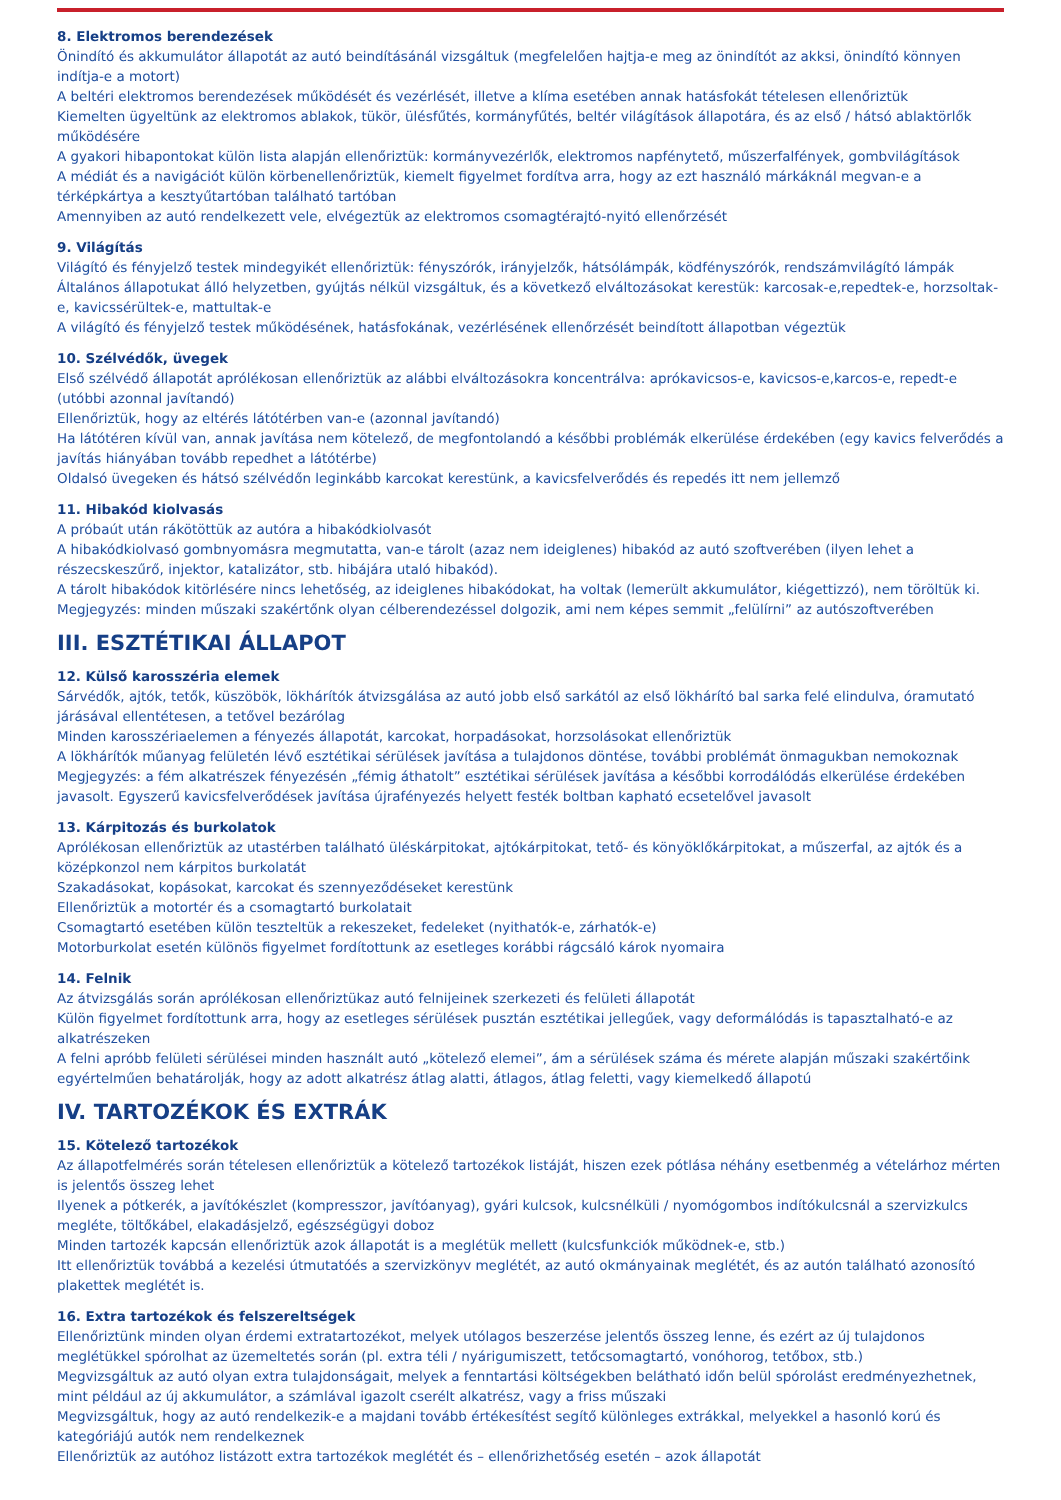8. Elektromos berendezések
Önindító és akkumulátor állapotát az autó beindításánál vizsgáltuk (megfelelően hajtja-e meg az önindítót az akksi, önindító könnyen indítja-e a motort)
A beltéri elektromos berendezések működését és vezérlését, illetve a klíma esetében annak hatásfokát tételesen ellenőriztük
Kiemelten ügyeltünk az elektromos ablakok, tükör, ülésfűtés, kormányfűtés, beltér világítások állapotára, és az első / hátsó ablaktörlők működésére
A gyakori hibapontokat külön lista alapján ellenőriztük: kormányvezérlők, elektromos napfénytető, műszerfalfények, gombvilágítások
A médiát és a navigációt külön körbenellenőriztük, kiemelt figyelmet fordítva arra, hogy az ezt használó márkáknál megvan-e a térképkártya a kesztyűtartóban található tartóban
Amennyiben az autó rendelkezett vele, elvégeztük az elektromos csomagtérajtó-nyitó ellenőrzését
9. Világítás
Világító és fényjelző testek mindegyikét ellenőriztük: fényszórók, irányjelzők, hátsólámpák, ködfényszórók, rendszámvilágító lámpák
Általános állapotukat álló helyzetben, gyújtás nélkül vizsgáltuk, és a következő elváltozásokat kerestük: karcosak-e,repedtek-e, horzsoltak-e, kavicssérültek-e, mattultak-e
A világító és fényjelző testek működésének, hatásfokának, vezérlésének ellenőrzését beindított állapotban végeztük
10. Szélvédők, üvegek
Első szélvédő állapotát aprólékosan ellenőriztük az alábbi elváltozásokra koncentrálva: aprókavicsos-e, kavicsos-e,karcos-e, repedt-e (utóbbi azonnal javítandó)
Ellenőriztük, hogy az eltérés látótérben van-e (azonnal javítandó)
Ha látótéren kívül van, annak javítása nem kötelező, de megfontolandó a későbbi problémák elkerülése érdekében (egy kavics felverődés a javítás hiányában tovább repedhet a látótérbe)
Oldalsó üvegeken és hátsó szélvédőn leginkább karcokat kerestünk, a kavicsfelverődés és repedés itt nem jellemző
11. Hibakód kiolvasás
A próbaút után rákötöttük az autóra a hibakódkiolvasót
A hibakódkiolvasó gombnyomásra megmutatta, van-e tárolt (azaz nem ideiglenes) hibakód az autó szoftverében (ilyen lehet a részecskeszűrő, injektor, katalizátor, stb. hibájára utaló hibakód).
A tárolt hibakódok kitörlésére nincs lehetőség, az ideiglenes hibakódokat, ha voltak (lemerült akkumulátor, kiégettizzó), nem töröltük ki.
Megjegyzés: minden műszaki szakértőnk olyan célberendezéssel dolgozik, ami nem képes semmit „felülírni” az autószoftverében
III. ESZTÉTIKAI ÁLLAPOT
12. Külső karosszéria elemek
Sárvédők, ajtók, tetők, küszöbök, lökhárítók átvizsgálása az autó jobb első sarkától az első lökhárító bal sarka felé elindulva, óramutató járásával ellentétesen, a tetővel bezárólag
Minden karosszériaelemen a fényezés állapotát, karcokat, horpadásokat, horzsolásokat ellenőriztük
A lökhárítók műanyag felületén lévő esztétikai sérülések javítása a tulajdonos döntése, további problémát önmagukban nemokoznak
Megjegyzés: a fém alkatrészek fényezésén „fémig áthatolt” esztétikai sérülések javítása a későbbi korrodálódás elkerülése érdekében javasolt. Egyszerű kavicsfelverődések javítása újrafényezés helyett festék boltban kapható ecsetelővel javasolt
13. Kárpitozás és burkolatok
Aprólékosan ellenőriztük az utastérben található üléskárpitokat, ajtókárpitokat, tető- és könyöklőkárpitokat, a műszerfal, az ajtók és a középkonzol nem kárpitos burkolatát
Szakadásokat, kopásokat, karcokat és szennyeződéseket kerestünk
Ellenőriztük a motortér és a csomagtartó burkolatait
Csomagtartó esetében külön teszteltük a rekeszeket, fedeleket (nyithatók-e, zárhatók-e)
Motorburkolat esetén különös figyelmet fordítottunk az esetleges korábbi rágcsáló károk nyomaira
14. Felnik
Az átvizsgálás során aprólékosan ellenőriztükaz autó felnijeinek szerkezeti és felületi állapotát
Külön figyelmet fordítottunk arra, hogy az esetleges sérülések pusztán esztétikai jellegűek, vagy deformálódás is tapasztalható-e az alkatrészeken
A felni apróbb felületi sérülései minden használt autó „kötelező elemei”, ám a sérülések száma és mérete alapján műszaki szakértőink egyértelműen behatárolják, hogy az adott alkatrész átlag alatti, átlagos, átlag feletti, vagy kiemelkedő állapotú
IV. TARTOZÉKOK ÉS EXTRÁK
15. Kötelező tartozékok
Az állapotfelmérés során tételesen ellenőriztük a kötelező tartozékok listáját, hiszen ezek pótlása néhány esetbenmég a vételárhoz mérten is jelentős összeg lehet
Ilyenek a pótkerék, a javítókészlet (kompresszor, javítóanyag), gyári kulcsok, kulcsnélküli / nyomógombos indítókulcsnál a szervizkulcs megléte, töltőkábel, elakadásjelző, egészségügyi doboz
Minden tartozék kapcsán ellenőriztük azok állapotát is a meglétük mellett (kulcsfunkciók működnek-e, stb.)
Itt ellenőriztük továbbá a kezelési útmutatóés a szervizkönyv meglétét, az autó okmányainak meglétét, és az autón található azonosító plakettek meglétét is.
16. Extra tartozékok és felszereltségek
Ellenőriztünk minden olyan érdemi extratartozékot, melyek utólagos beszerzése jelentős összeg lenne, és ezért az új tulajdonos meglétükkel spórolhat az üzemeltetés során (pl. extra téli / nyárigumiszett, tetőcsomagtartó, vonóhorog, tetőbox, stb.)
Megvizsgáltuk az autó olyan extra tulajdonságait, melyek a fenntartási költségekben belátható időn belül spórolást eredményezhetnek, mint például az új akkumulátor, a számlával igazolt cserélt alkatrész, vagy a friss műszaki
Megvizsgáltuk, hogy az autó rendelkezik-e a majdani tovább értékesítést segítő különleges extrákkal, melyekkel a hasonló korú és kategóriájú autók nem rendelkeznek
Ellenőriztük az autóhoz listázott extra tartozékok meglétét és – ellenőrizhetőség esetén – azok állapotát